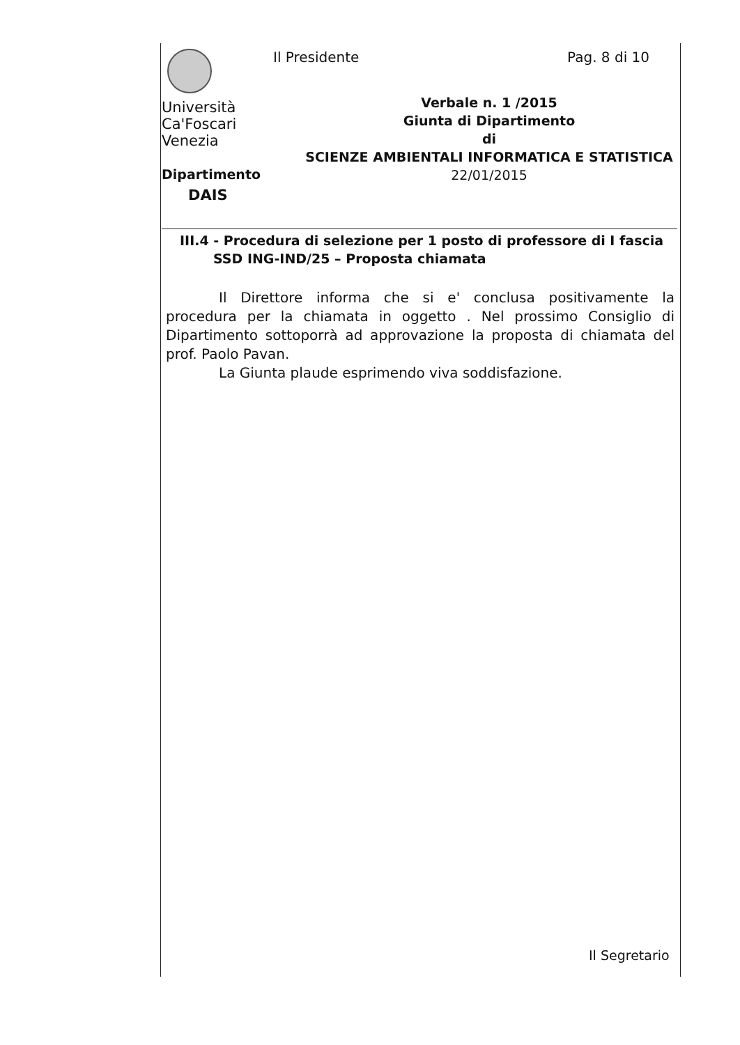Università
Ca'Foscari
Venezia
Dipartimento
DAIS
Il Presidente Pag. 8 di 10
Verbale n. 1 /2015
Giunta di Dipartimento
di
SCIENZE AMBIENTALI INFORMATICA E STATISTICA
22/01/2015
III.4 - Procedura di selezione per 1 posto di professore di I fascia
SSD ING-IND/25 – Proposta chiamata
Il Direttore informa che si e' conclusa positivamente la procedura per la chiamata in oggetto . Nel prossimo Consiglio di Dipartimento sottoporrà ad approvazione la proposta di chiamata del prof. Paolo Pavan.
La Giunta plaude esprimendo viva soddisfazione.
Il Segretario